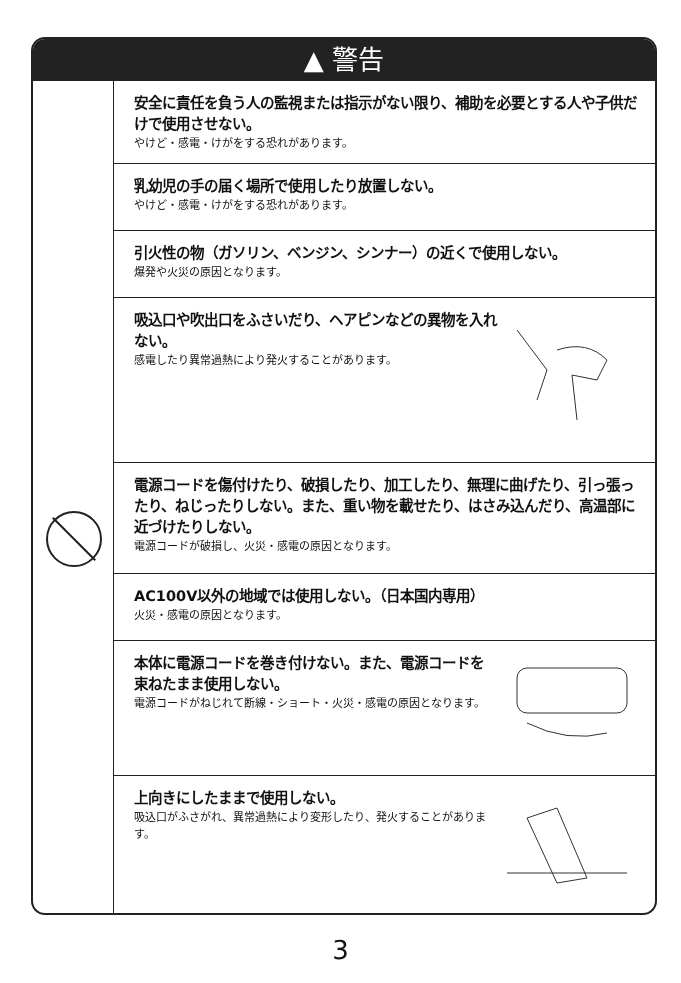▲ 警告
安全に責任を負う人の監視または指示がない限り、補助を必要とする人や子供だけで使用させない。
やけど・感電・けがをする恐れがあります。
乳幼児の手の届く場所で使用したり放置しない。
やけど・感電・けがをする恐れがあります。
引火性の物（ガソリン、ベンジン、シンナー）の近くで使用しない。
爆発や火災の原因となります。
吸込口や吹出口をふさいだり、ヘアピンなどの異物を入れない。
感電したり異常過熱により発火することがあります。
電源コードを傷付けたり、破損したり、加工したり、無理に曲げたり、引っ張ったり、ねじったりしない。また、重い物を載せたり、はさみ込んだり、高温部に近づけたりしない。
電源コードが破損し、火災・感電の原因となります。
AC100V以外の地域では使用しない。（日本国内専用）
火災・感電の原因となります。
本体に電源コードを巻き付けない。また、電源コードを束ねたまま使用しない。
電源コードがねじれて断線・ショート・火災・感電の原因となります。
上向きにしたままで使用しない。
吸込口がふさがれ、異常過熱により変形したり、発火することがあります。
3